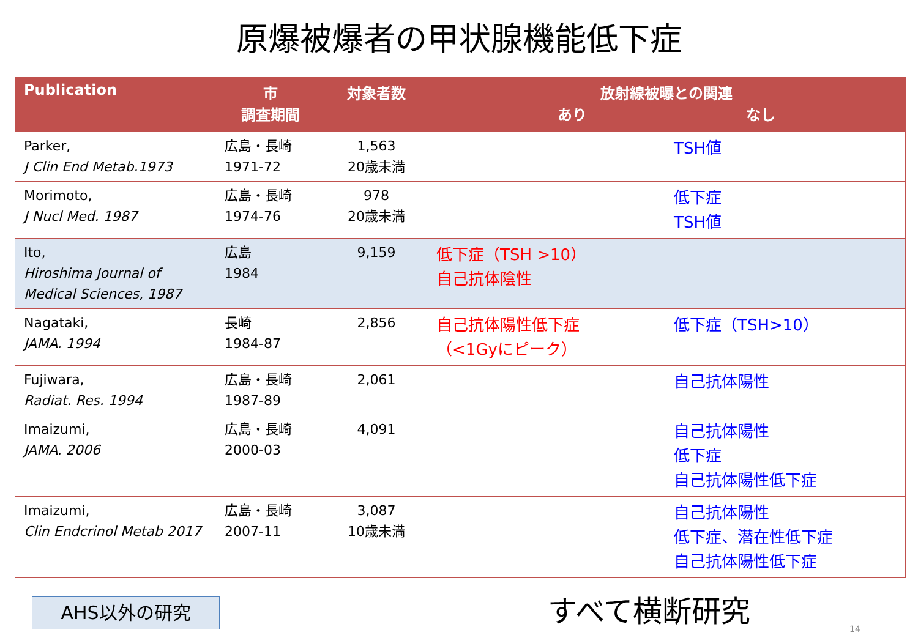原爆被爆者の甲状腺機能低下症
| Publication | 市 調査期間 | 対象者数 | 放射線被曝との関連 あり なし | |
| --- | --- | --- | --- | --- |
| Parker, J Clin End Metab.1973 | 広島・長崎 1971-72 | 1,563 20歳未満 | | TSH値 |
| Morimoto, J Nucl Med. 1987 | 広島・長崎 1974-76 | 978 20歳未満 | | 低下症 TSH値 |
| Ito, Hiroshima Journal of Medical Sciences, 1987 | 広島 1984 | 9,159 | 低下症（TSH >10） 自己抗体陰性 | |
| Nagataki, JAMA. 1994 | 長崎 1984-87 | 2,856 | 自己抗体陽性低下症 （<1Gyにピーク） | 低下症（TSH>10） |
| Fujiwara, Radiat. Res. 1994 | 広島・長崎 1987-89 | 2,061 | | 自己抗体陽性 |
| Imaizumi, JAMA. 2006 | 広島・長崎 2000-03 | 4,091 | | 自己抗体陽性 低下症 自己抗体陽性低下症 |
| Imaizumi, Clin Endcrinol Metab 2017 | 広島・長崎 2007-11 | 3,087 10歳未満 | | 自己抗体陽性 低下症、潜在性低下症 自己抗体陽性低下症 |
AHS以外の研究 すべて横断研究
14